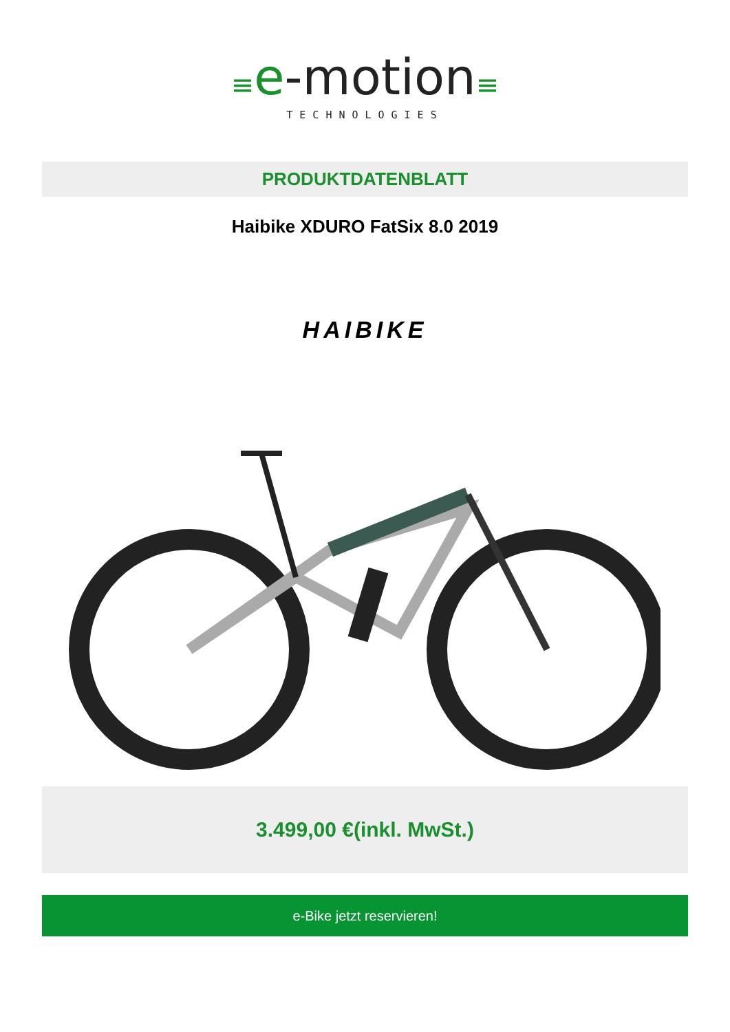≡e-motion≡
TECHNOLOGIES
PRODUKTDATENBLATT
Haibike XDURO FatSix 8.0 2019
HAIBIKE
3.499,00 €(inkl. MwSt.)
e-Bike jetzt reservieren!